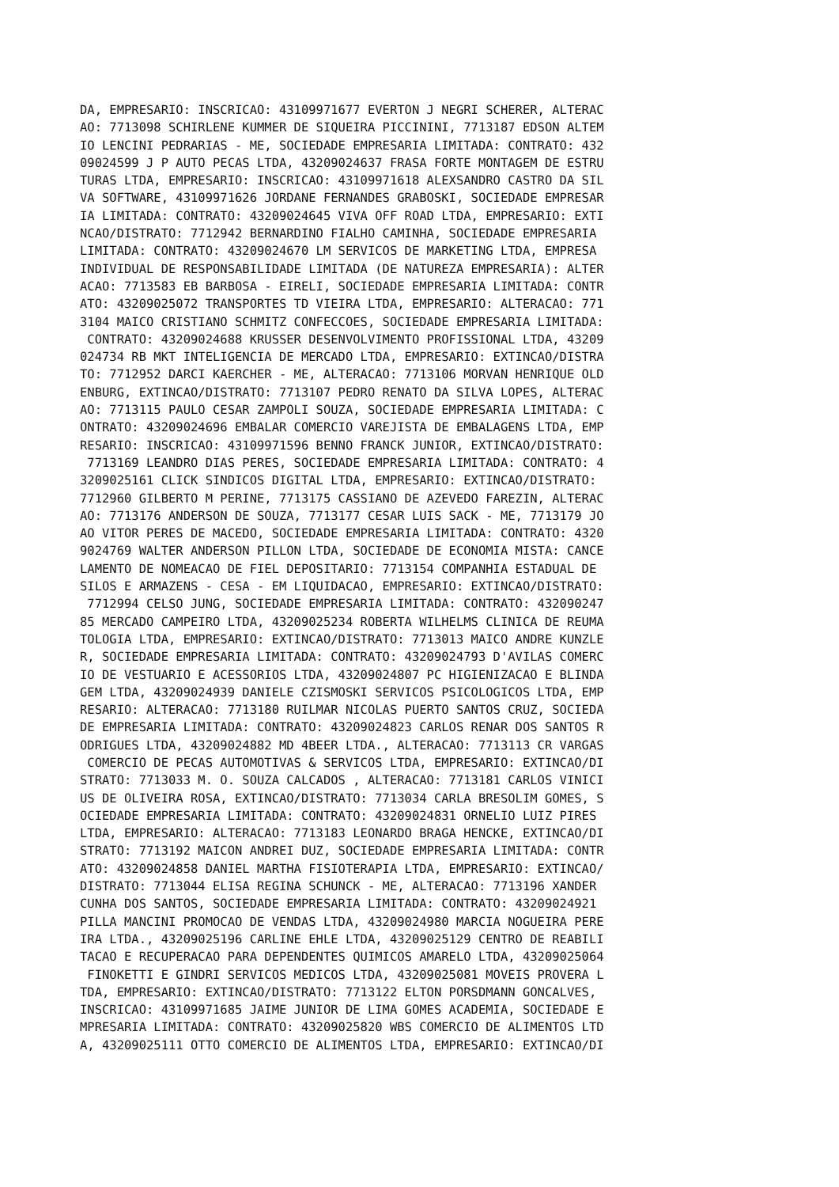DA, EMPRESARIO: INSCRICAO: 43109971677 EVERTON J NEGRI SCHERER, ALTERAC
AO: 7713098 SCHIRLENE KUMMER DE SIQUEIRA PICCININI, 7713187 EDSON ALTEM
IO LENCINI PEDRARIAS - ME, SOCIEDADE EMPRESARIA LIMITADA: CONTRATO: 432
09024599 J P AUTO PECAS LTDA, 43209024637 FRASA FORTE MONTAGEM DE ESTRU
TURAS LTDA, EMPRESARIO: INSCRICAO: 43109971618 ALEXSANDRO CASTRO DA SIL
VA SOFTWARE, 43109971626 JORDANE FERNANDES GRABOSKI, SOCIEDADE EMPRESAR
IA LIMITADA: CONTRATO: 43209024645 VIVA OFF ROAD LTDA, EMPRESARIO: EXTI
NCAO/DISTRATO: 7712942 BERNARDINO FIALHO CAMINHA, SOCIEDADE EMPRESARIA
LIMITADA: CONTRATO: 43209024670 LM SERVICOS DE MARKETING LTDA, EMPRESA
INDIVIDUAL DE RESPONSABILIDADE LIMITADA (DE NATUREZA EMPRESARIA): ALTER
ACAO: 7713583 EB BARBOSA - EIRELI, SOCIEDADE EMPRESARIA LIMITADA: CONTR
ATO: 43209025072 TRANSPORTES TD VIEIRA LTDA, EMPRESARIO: ALTERACAO: 771
3104 MAICO CRISTIANO SCHMITZ CONFECCOES, SOCIEDADE EMPRESARIA LIMITADA:
 CONTRATO: 43209024688 KRUSSER DESENVOLVIMENTO PROFISSIONAL LTDA, 43209
024734 RB MKT INTELIGENCIA DE MERCADO LTDA, EMPRESARIO: EXTINCAO/DISTRA
TO: 7712952 DARCI KAERCHER - ME, ALTERACAO: 7713106 MORVAN HENRIQUE OLD
ENBURG, EXTINCAO/DISTRATO: 7713107 PEDRO RENATO DA SILVA LOPES, ALTERAC
AO: 7713115 PAULO CESAR ZAMPOLI SOUZA, SOCIEDADE EMPRESARIA LIMITADA: C
ONTRATO: 43209024696 EMBALAR COMERCIO VAREJISTA DE EMBALAGENS LTDA, EMP
RESARIO: INSCRICAO: 43109971596 BENNO FRANCK JUNIOR, EXTINCAO/DISTRATO:
 7713169 LEANDRO DIAS PERES, SOCIEDADE EMPRESARIA LIMITADA: CONTRATO: 4
3209025161 CLICK SINDICOS DIGITAL LTDA, EMPRESARIO: EXTINCAO/DISTRATO:
7712960 GILBERTO M PERINE, 7713175 CASSIANO DE AZEVEDO FAREZIN, ALTERAC
AO: 7713176 ANDERSON DE SOUZA, 7713177 CESAR LUIS SACK - ME, 7713179 JO
AO VITOR PERES DE MACEDO, SOCIEDADE EMPRESARIA LIMITADA: CONTRATO: 4320
9024769 WALTER ANDERSON PILLON LTDA, SOCIEDADE DE ECONOMIA MISTA: CANCE
LAMENTO DE NOMEACAO DE FIEL DEPOSITARIO: 7713154 COMPANHIA ESTADUAL DE
SILOS E ARMAZENS - CESA - EM LIQUIDACAO, EMPRESARIO: EXTINCAO/DISTRATO:
 7712994 CELSO JUNG, SOCIEDADE EMPRESARIA LIMITADA: CONTRATO: 432090247
85 MERCADO CAMPEIRO LTDA, 43209025234 ROBERTA WILHELMS CLINICA DE REUMA
TOLOGIA LTDA, EMPRESARIO: EXTINCAO/DISTRATO: 7713013 MAICO ANDRE KUNZLE
R, SOCIEDADE EMPRESARIA LIMITADA: CONTRATO: 43209024793 D'AVILAS COMERC
IO DE VESTUARIO E ACESSORIOS LTDA, 43209024807 PC HIGIENIZACAO E BLINDA
GEM LTDA, 43209024939 DANIELE CZISMOSKI SERVICOS PSICOLOGICOS LTDA, EMP
RESARIO: ALTERACAO: 7713180 RUILMAR NICOLAS PUERTO SANTOS CRUZ, SOCIEDA
DE EMPRESARIA LIMITADA: CONTRATO: 43209024823 CARLOS RENAR DOS SANTOS R
ODRIGUES LTDA, 43209024882 MD 4BEER LTDA., ALTERACAO: 7713113 CR VARGAS
 COMERCIO DE PECAS AUTOMOTIVAS & SERVICOS LTDA, EMPRESARIO: EXTINCAO/DI
STRATO: 7713033 M. O. SOUZA CALCADOS , ALTERACAO: 7713181 CARLOS VINICI
US DE OLIVEIRA ROSA, EXTINCAO/DISTRATO: 7713034 CARLA BRESOLIM GOMES, S
OCIEDADE EMPRESARIA LIMITADA: CONTRATO: 43209024831 ORNELIO LUIZ PIRES
LTDA, EMPRESARIO: ALTERACAO: 7713183 LEONARDO BRAGA HENCKE, EXTINCAO/DI
STRATO: 7713192 MAICON ANDREI DUZ, SOCIEDADE EMPRESARIA LIMITADA: CONTR
ATO: 43209024858 DANIEL MARTHA FISIOTERAPIA LTDA, EMPRESARIO: EXTINCAO/
DISTRATO: 7713044 ELISA REGINA SCHUNCK - ME, ALTERACAO: 7713196 XANDER
CUNHA DOS SANTOS, SOCIEDADE EMPRESARIA LIMITADA: CONTRATO: 43209024921
PILLA MANCINI PROMOCAO DE VENDAS LTDA, 43209024980 MARCIA NOGUEIRA PERE
IRA LTDA., 43209025196 CARLINE EHLE LTDA, 43209025129 CENTRO DE REABILI
TACAO E RECUPERACAO PARA DEPENDENTES QUIMICOS AMARELO LTDA, 43209025064
 FINOKETTI E GINDRI SERVICOS MEDICOS LTDA, 43209025081 MOVEIS PROVERA L
TDA, EMPRESARIO: EXTINCAO/DISTRATO: 7713122 ELTON PORSDMANN GONCALVES,
INSCRICAO: 43109971685 JAIME JUNIOR DE LIMA GOMES ACADEMIA, SOCIEDADE E
MPRESARIA LIMITADA: CONTRATO: 43209025820 WBS COMERCIO DE ALIMENTOS LTD
A, 43209025111 OTTO COMERCIO DE ALIMENTOS LTDA, EMPRESARIO: EXTINCAO/DI